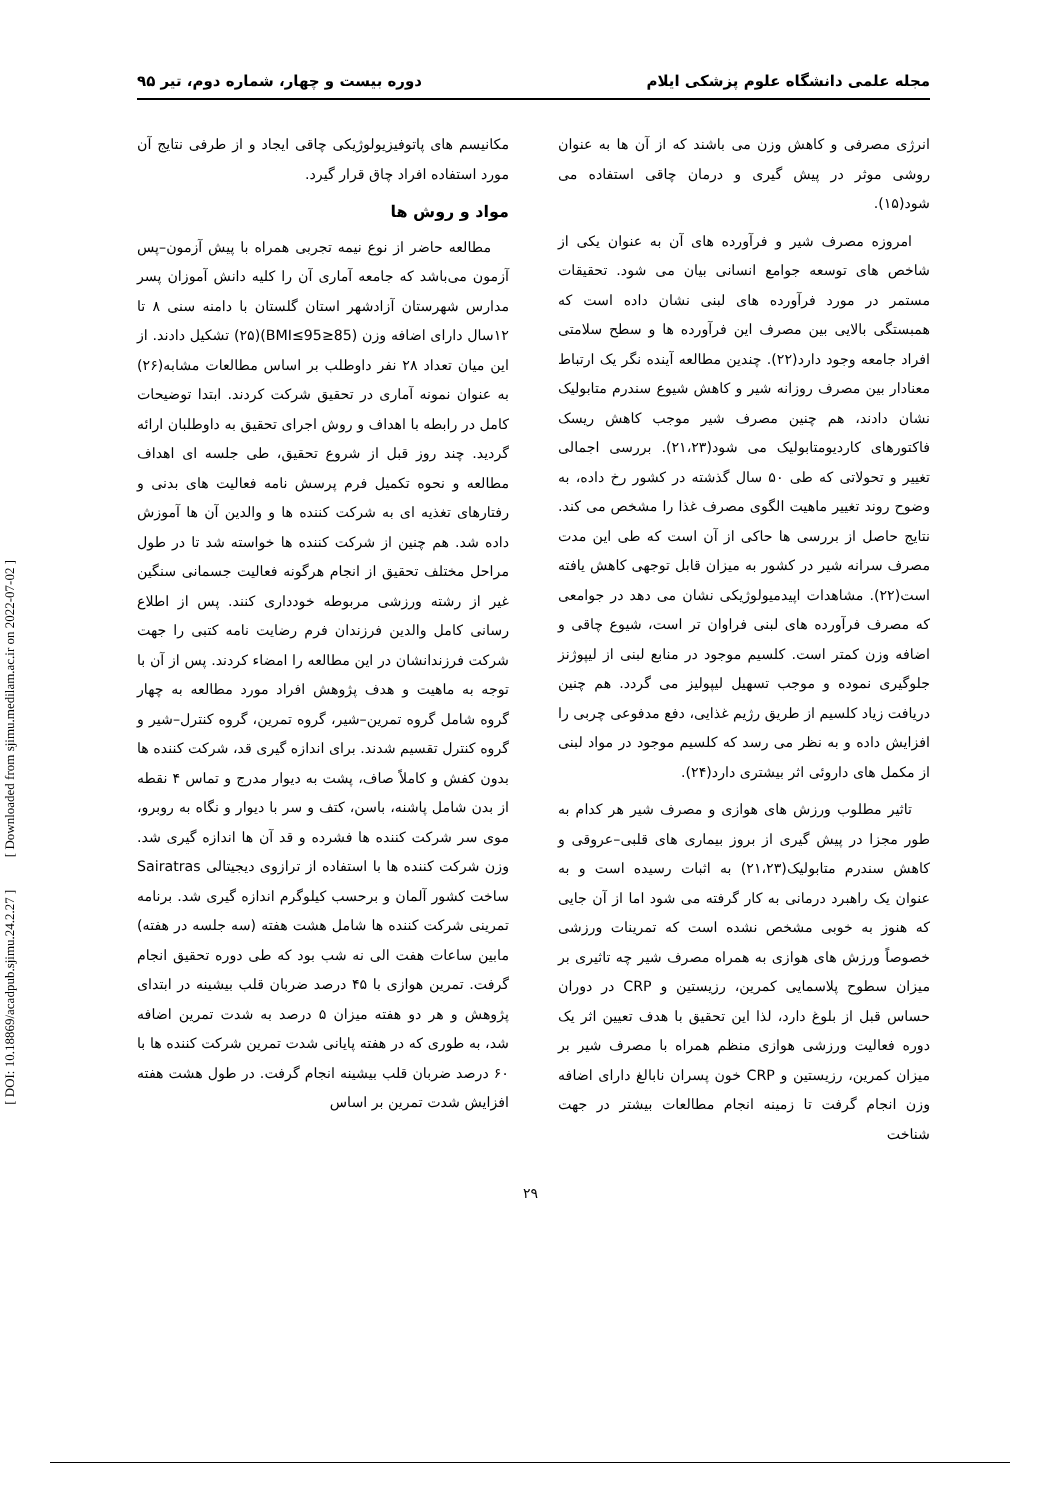مجله علمی دانشگاه علوم پزشکی ایلام دوره بیست و چهار، شماره دوم، تیر ۹۵
انرژی مصرفی و کاهش وزن می باشند که از آن ها به عنوان روشی موثر در پیش گیری و درمان چاقی استفاده می شود(۱۵).
امروزه مصرف شیر و فرآورده های آن به عنوان یکی از شاخص های توسعه جوامع انسانی بیان می شود. تحقیقات مستمر در مورد فرآورده های لبنی نشان داده است که همبستگی بالایی بین مصرف این فرآورده ها و سطح سلامتی افراد جامعه وجود دارد(۲۲). چندین مطالعه آینده نگر یک ارتباط معنادار بین مصرف روزانه شیر و کاهش شیوع سندرم متابولیک نشان دادند، هم چنین مصرف شیر موجب کاهش ریسک فاکتورهای کاردیومتابولیک می شود(۲۱،۲۳). بررسی اجمالی تغییر و تحولاتی که طی ۵۰ سال گذشته در کشور رخ داده، به وضوح روند تغییر ماهیت الگوی مصرف غذا را مشخص می کند. نتایج حاصل از بررسی ها حاکی از آن است که طی این مدت مصرف سرانه شیر در کشور به میزان قابل توجهی کاهش یافته است(۲۲). مشاهدات اپیدمیولوژیکی نشان می دهد در جوامعی که مصرف فرآورده های لبنی فراوان تر است، شیوع چاقی و اضافه وزن کمتر است. کلسیم موجود در منابع لبنی از لیپوژنز جلوگیری نموده و موجب تسهیل لیپولیز می گردد. هم چنین دریافت زیاد کلسیم از طریق رژیم غذایی، دفع مدفوعی چربی را افزایش داده و به نظر می رسد که کلسیم موجود در مواد لبنی از مکمل های داروئی اثر بیشتری دارد(۲۴).
تاثیر مطلوب ورزش های هوازی و مصرف شیر هر کدام به طور مجزا در پیش گیری از بروز بیماری های قلبی–عروقی و کاهش سندرم متابولیک(۲۱،۲۳) به اثبات رسیده است و به عنوان یک راهبرد درمانی به کار گرفته می شود اما از آن جایی که هنوز به خوبی مشخص نشده است که تمرینات ورزشی خصوصاً ورزش های هوازی به همراه مصرف شیر چه تاثیری بر میزان سطوح پلاسمایی کمرین، رزیستین و CRP در دوران حساس قبل از بلوغ دارد، لذا این تحقیق با هدف تعیین اثر یک دوره فعالیت ورزشی هوازی منظم همراه با مصرف شیر بر میزان کمرین، رزیستین و CRP خون پسران نابالغ دارای اضافه وزن انجام گرفت تا زمینه انجام مطالعات بیشتر در جهت شناخت
مکانیسم های پاتوفیزیولوژیکی چاقی ایجاد و از طرفی نتایج آن مورد استفاده افراد چاق قرار گیرد.
مواد و روش ها
مطالعه حاضر از نوع نیمه تجربی همراه با پیش آزمون–پس آزمون می‌باشد که جامعه آماری آن را کلیه دانش آموزان پسر مدارس شهرستان آزادشهر استان گلستان با دامنه سنی ۸ تا ۱۲سال دارای اضافه وزن (85≤BMI≤95)(۲۵) تشکیل دادند. از این میان تعداد ۲۸ نفر داوطلب بر اساس مطالعات مشابه(۲۶) به عنوان نمونه آماری در تحقیق شرکت کردند. ابتدا توضیحات کامل در رابطه با اهداف و روش اجرای تحقیق به داوطلبان ارائه گردید. چند روز قبل از شروع تحقیق، طی جلسه ای اهداف مطالعه و نحوه تکمیل فرم پرسش نامه فعالیت های بدنی و رفتارهای تغذیه ای به شرکت کننده ها و والدین آن ها آموزش داده شد. هم چنین از شرکت کننده ها خواسته شد تا در طول مراحل مختلف تحقیق از انجام هرگونه فعالیت جسمانی سنگین غیر از رشته ورزشی مربوطه خودداری کنند. پس از اطلاع رسانی کامل والدین فرزندان فرم رضایت نامه کتبی را جهت شرکت فرزندانشان در این مطالعه را امضاء کردند. پس از آن با توجه به ماهیت و هدف پژوهش افراد مورد مطالعه به چهار گروه شامل گروه تمرین–شیر، گروه تمرین، گروه کنترل–شیر و گروه کنترل تقسیم شدند. برای اندازه گیری قد، شرکت کننده ها بدون کفش و کاملاً صاف، پشت به دیوار مدرج و تماس ۴ نقطه از بدن شامل پاشنه، باسن، کتف و سر با دیوار و نگاه به روبرو، موی سر شرکت کننده ها فشرده و قد آن ها اندازه گیری شد. وزن شرکت کننده ها با استفاده از ترازوی دیجیتالی Sairatras ساخت کشور آلمان و برحسب کیلوگرم اندازه گیری شد. برنامه تمرینی شرکت کننده ها شامل هشت هفته (سه جلسه در هفته) مابین ساعات هفت الی نه شب بود که طی دوره تحقیق انجام گرفت. تمرین هوازی با ۴۵ درصد ضربان قلب بیشینه در ابتدای پژوهش و هر دو هفته میزان ۵ درصد به شدت تمرین اضافه شد، به طوری که در هفته پایانی شدت تمرین شرکت کننده ها با ۶۰ درصد ضربان قلب بیشینه انجام گرفت. در طول هشت هفته افزایش شدت تمرین بر اساس
[ DOI: 10.18869/acadpub.sjimu.24.2.27 ] [ Downloaded from sjimu.medilam.ac.ir on 2022-07-02 ]
۲۹